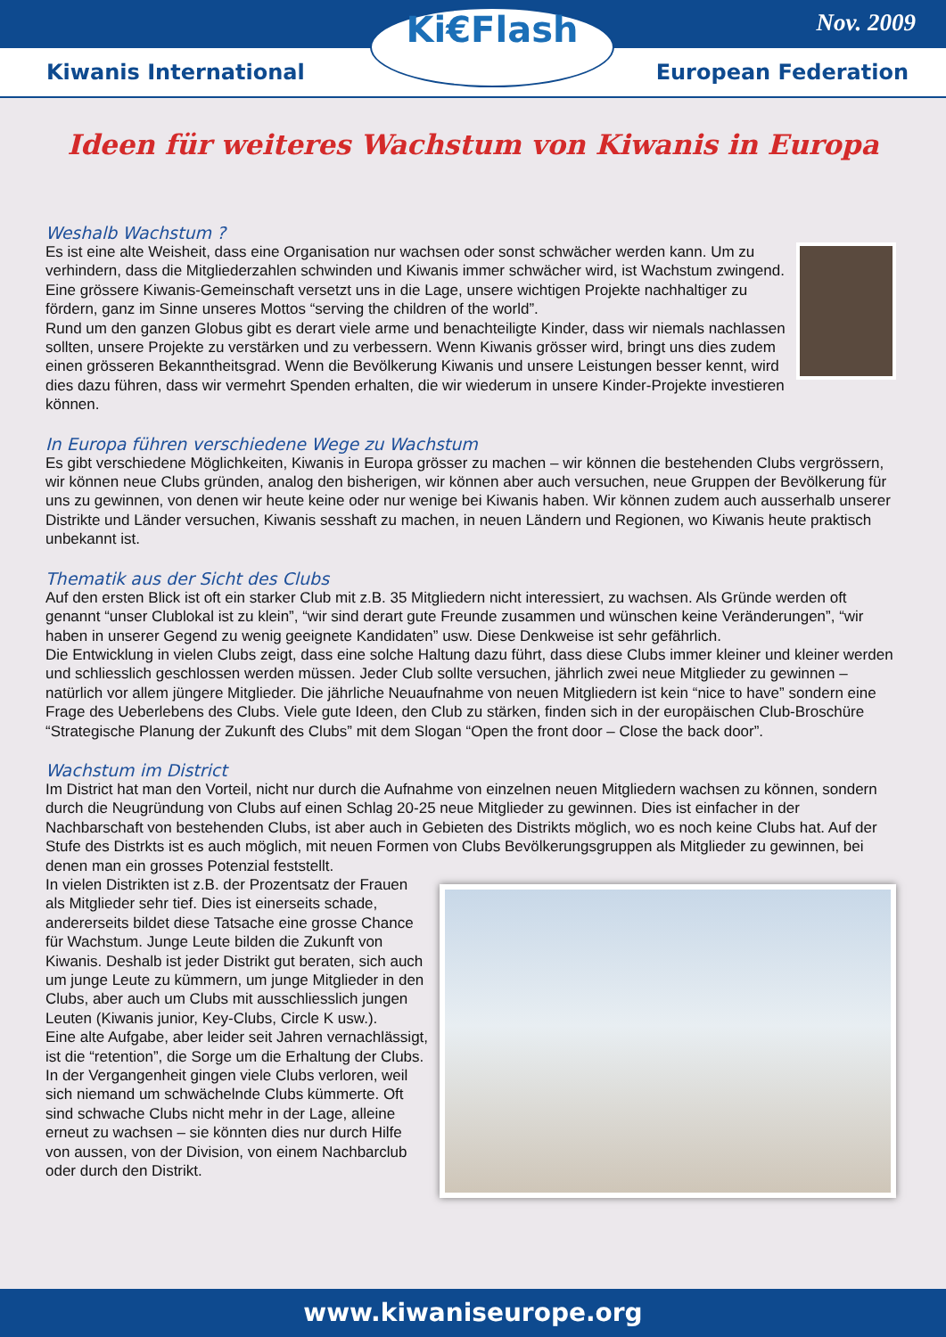Nov. 2009
Kiwanis International European Federation
Ki€Flash
Ideen für weiteres Wachstum von Kiwanis in Europa
Weshalb Wachstum ?
Es ist eine alte Weisheit, dass eine Organisation nur wachsen oder sonst schwächer werden kann. Um zu verhindern, dass die Mitgliederzahlen schwinden und Kiwanis immer schwächer wird, ist Wachstum zwingend. Eine grössere Kiwanis-Gemeinschaft versetzt uns in die Lage, unsere wichtigen Projekte nachhaltiger zu fördern, ganz im Sinne unseres Mottos “serving the children of the world”.
Rund um den ganzen Globus gibt es derart viele arme und benachteiligte Kinder, dass wir niemals nachlassen sollten, unsere Projekte zu verstärken und zu verbessern. Wenn Kiwanis grösser wird, bringt uns dies zudem einen grösseren Bekanntheitsgrad. Wenn die Bevölkerung Kiwanis und unsere Leistungen besser kennt, wird dies dazu führen, dass wir vermehrt Spenden erhalten, die wir wiederum in unsere Kinder-Projekte investieren können.
In Europa führen verschiedene Wege zu Wachstum
Es gibt verschiedene Möglichkeiten, Kiwanis in Europa grösser zu machen – wir können die bestehenden Clubs vergrössern, wir können neue Clubs gründen, analog den bisherigen, wir können aber auch versuchen, neue Gruppen der Bevölkerung für uns zu gewinnen, von denen wir heute keine oder nur wenige bei Kiwanis haben. Wir können zudem auch ausserhalb unserer Distrikte und Länder versuchen, Kiwanis sesshaft zu machen, in neuen Ländern und Regionen, wo Kiwanis heute praktisch unbekannt ist.
Thematik aus der Sicht des Clubs
Auf den ersten Blick ist oft ein starker Club mit z.B. 35 Mitgliedern nicht interessiert, zu wachsen. Als Gründe werden oft genannt “unser Clublokal ist zu klein”, “wir sind derart gute Freunde zusammen und wünschen keine Veränderungen”, “wir haben in unserer Gegend zu wenig geeignete Kandidaten” usw. Diese Denkweise ist sehr gefährlich.
Die Entwicklung in vielen Clubs zeigt, dass eine solche Haltung dazu führt, dass diese Clubs immer kleiner und kleiner werden und schliesslich geschlossen werden müssen. Jeder Club sollte versuchen, jährlich zwei neue Mitglieder zu gewinnen – natürlich vor allem jüngere Mitglieder. Die jährliche Neuaufnahme von neuen Mitgliedern ist kein “nice to have” sondern eine Frage des Ueberlebens des Clubs. Viele gute Ideen, den Club zu stärken, finden sich in der europäischen Club-Broschüre “Strategische Planung der Zukunft des Clubs” mit dem Slogan “Open the front door – Close the back door”.
Wachstum im District
Im District hat man den Vorteil, nicht nur durch die Aufnahme von einzelnen neuen Mitgliedern wachsen zu können, sondern durch die Neugründung von Clubs auf einen Schlag 20-25 neue Mitglieder zu gewinnen. Dies ist einfacher in der Nachbarschaft von bestehenden Clubs, ist aber auch in Gebieten des Distrikts möglich, wo es noch keine Clubs hat. Auf der Stufe des Distrkts ist es auch möglich, mit neuen Formen von Clubs Bevölkerungsgruppen als Mitglieder zu gewinnen, bei denen man ein grosses Potenzial feststellt.
In vielen Distrikten ist z.B. der Prozentsatz der Frauen als Mitglieder sehr tief. Dies ist einerseits schade, andererseits bildet diese Tatsache eine grosse Chance für Wachstum. Junge Leute bilden die Zukunft von Kiwanis. Deshalb ist jeder Distrikt gut beraten, sich auch um junge Leute zu kümmern, um junge Mitglieder in den Clubs, aber auch um Clubs mit ausschliesslich jungen Leuten (Kiwanis junior, Key-Clubs, Circle K usw.).
Eine alte Aufgabe, aber leider seit Jahren vernachlässigt, ist die “retention”, die Sorge um die Erhaltung der Clubs. In der Vergangenheit gingen viele Clubs verloren, weil sich niemand um schwächelnde Clubs kümmerte. Oft sind schwache Clubs nicht mehr in der Lage, alleine erneut zu wachsen – sie könnten dies nur durch Hilfe von aussen, von der Division, von einem Nachbarclub oder durch den Distrikt.
www.kiwaniseurope.org